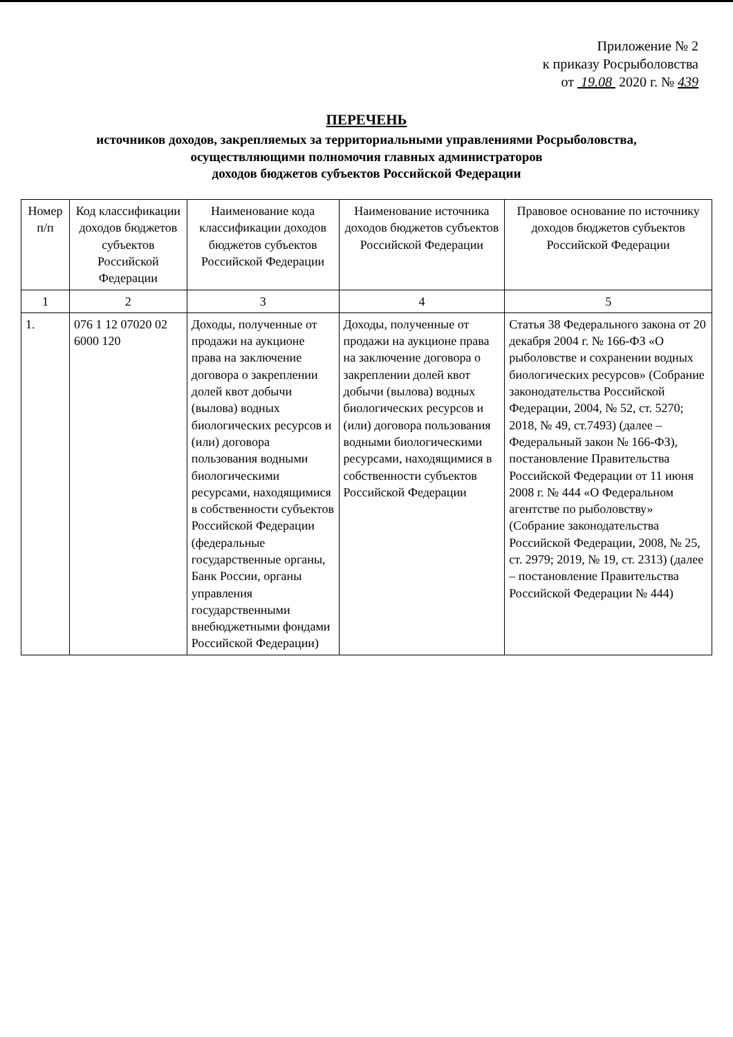Приложение № 2
к приказу Росрыболовства
от 19.08 2020 г. № 439
ПЕРЕЧЕНЬ
источников доходов, закрепляемых за территориальными управлениями Росрыболовства,
осуществляющими полномочия главных администраторов
доходов бюджетов субъектов Российской Федерации
| Номер п/п | Код классификации доходов бюджетов субъектов Российской Федерации | Наименование кода классификации доходов бюджетов субъектов Российской Федерации | Наименование источника доходов бюджетов субъектов Российской Федерации | Правовое основание по источнику доходов бюджетов субъектов Российской Федерации |
| --- | --- | --- | --- | --- |
| 1 | 2 | 3 | 4 | 5 |
| 1. | 076 1 12 07020 02 6000 120 | Доходы, полученные от продажи на аукционе права на заключение договора о закреплении долей квот добычи (вылова) водных биологических ресурсов и (или) договора пользования водными биологическими ресурсами, находящимися в собственности субъектов Российской Федерации (федеральные государственные органы, Банк России, органы управления государственными внебюджетными фондами Российской Федерации) | Доходы, полученные от продажи на аукционе права на заключение договора о закреплении долей квот добычи (вылова) водных биологических ресурсов и (или) договора пользования водными биологическими ресурсами, находящимися в собственности субъектов Российской Федерации | Статья 38 Федерального закона от 20 декабря 2004 г. № 166-ФЗ «О рыболовстве и сохранении водных биологических ресурсов» (Собрание законодательства Российской Федерации, 2004, № 52, ст. 5270; 2018, № 49, ст.7493) (далее – Федеральный закон № 166-ФЗ), постановление Правительства Российской Федерации от 11 июня 2008 г. № 444 «О Федеральном агентстве по рыболовству» (Собрание законодательства Российской Федерации, 2008, № 25, ст. 2979; 2019, № 19, ст. 2313) (далее – постановление Правительства Российской Федерации № 444) |